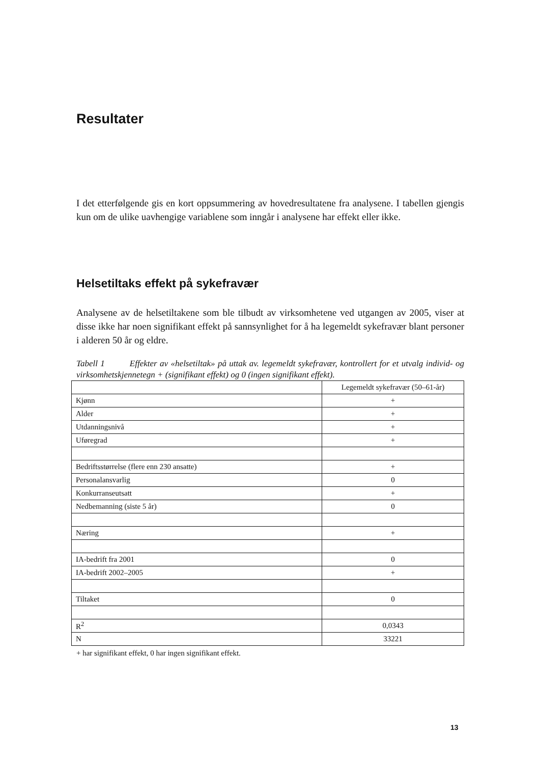Resultater
I det etterfølgende gis en kort oppsummering av hovedresultatene fra analysene. I tabel­len gjengis kun om de ulike uavhengige variablene som inngår i analysene har effekt eller ikke.
Helsetiltaks effekt på sykefravær
Analysene av de helsetiltakene som ble tilbudt av virksomhetene ved utgangen av 2005, viser at disse ikke har noen signifikant effekt på sannsynlighet for å ha legemeldt syke­fravær blant personer i alderen 50 år og eldre.
Tabell 1 Effekter av «helsetiltak» på uttak av. legemeldt sykefravær, kontrollert for et utvalg individ- og virksomhetskjennetegn + (signifikant effekt) og 0 (ingen signifikant effekt).
| | Legemeldt sykefravær (50–61-år) |
| Kjønn | + |
| Alder | + |
| Utdanningsnivå | + |
| Uføregrad | + |
| Bedriftsstørrelse (flere enn 230 ansatte) | + |
| Personalansvarlig | 0 |
| Konkurranseutsatt | + |
| Nedbemanning (siste 5 år) | 0 |
| Næring | + |
| IA-bedrift fra 2001 | 0 |
| IA-bedrift 2002–2005 | + |
| Tiltaket | 0 |
| R<sup>2</sup> | 0,0343 |
| N | 33221 |
+ har signifikant effekt, 0 har ingen signifikant effekt.
13